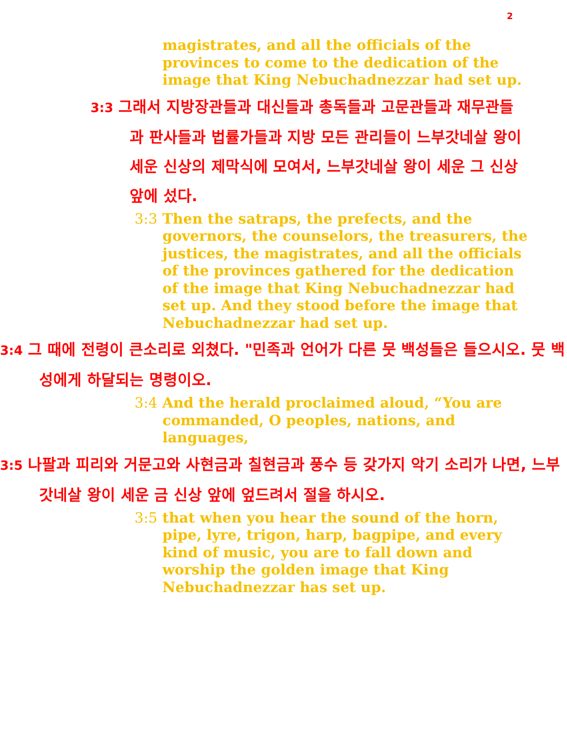2
magistrates, and all the officials of the provinces to come to the dedication of the image that King Nebuchadnezzar had set up.
3:3 그래서 지방장관들과 대신들과 총독들과 고문관들과 재무관들과 판사들과 법률가들과 지방 모든 관리들이 느부갓네살 왕이 세운 신상의 제막식에 모여서, 느부갓네살 왕이 세운 그 신상 앞에 섰다.
3:3 Then the satraps, the prefects, and the governors, the counselors, the treasurers, the justices, the magistrates, and all the officials of the provinces gathered for the dedication of the image that King Nebuchadnezzar had set up. And they stood before the image that Nebuchadnezzar had set up.
3:4 그 때에 전령이 큰소리로 외쳤다. "민족과 언어가 다른 뭇 백성들은 들으시오. 뭇 백성에게 하달되는 명령이오.
3:4 And the herald proclaimed aloud, “You are commanded, O peoples, nations, and languages,
3:5 나팔과 피리와 거문고와 사현금과 칠현금과 풍수 등 갖가지 악기 소리가 나면, 느부갓네살 왕이 세운 금 신상 앞에 엎드려서 절을 하시오.
3:5 that when you hear the sound of the horn, pipe, lyre, trigon, harp, bagpipe, and every kind of music, you are to fall down and worship the golden image that King Nebuchadnezzar has set up.